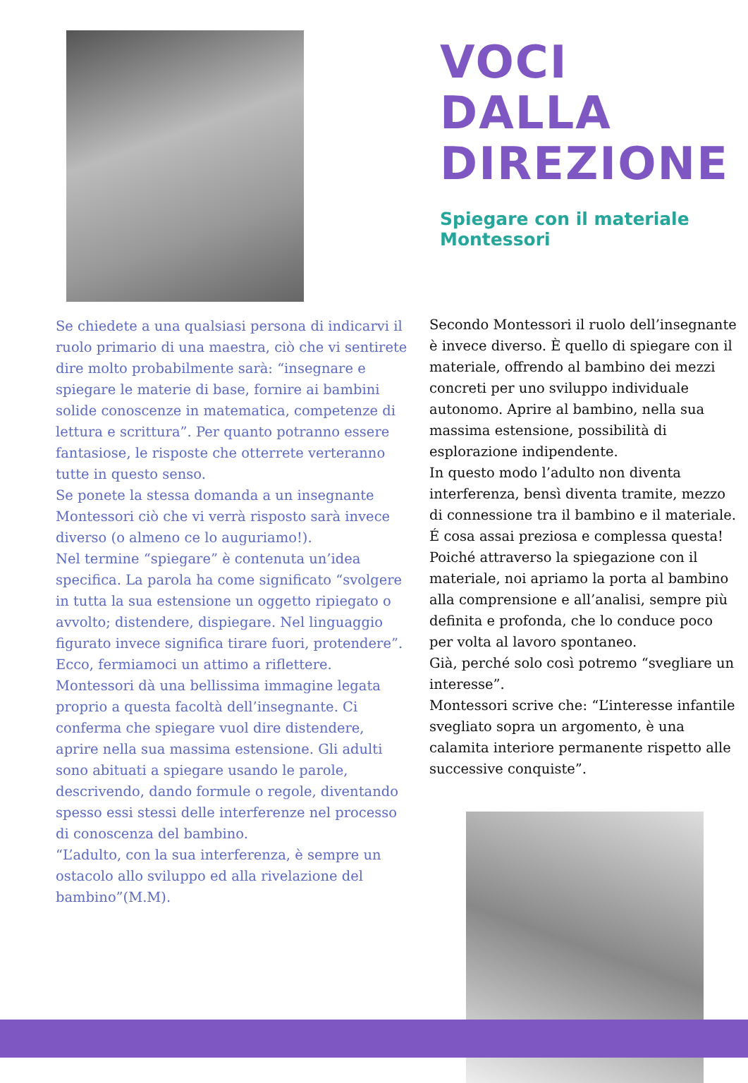Se chiedete a una qualsiasi persona di indicarvi il ruolo primario di una maestra, ciò che vi sentirete dire molto probabilmente sarà: “insegnare e spiegare le materie di base, fornire ai bambini solide conoscenze in matematica, competenze di lettura e scrittura”. Per quanto potranno essere fantasiose, le risposte che otterrete verteranno tutte in questo senso.
Se ponete la stessa domanda a un insegnante Montessori ciò che vi verrà risposto sarà invece diverso (o almeno ce lo auguriamo!).
Nel termine “spiegare” è contenuta un’idea specifica. La parola ha come significato “svolgere in tutta la sua estensione un oggetto ripiegato o avvolto; distendere, dispiegare. Nel linguaggio figurato invece significa tirare fuori, protendere”. Ecco, fermiamoci un attimo a riflettere.
Montessori dà una bellissima immagine legata proprio a questa facoltà dell’insegnante. Ci conferma che spiegare vuol dire distendere, aprire nella sua massima estensione. Gli adulti sono abituati a spiegare usando le parole, descrivendo, dando formule o regole, diventando spesso essi stessi delle interferenze nel processo di conoscenza del bambino.
“L’adulto, con la sua interferenza, è sempre un ostacolo allo sviluppo ed alla rivelazione del bambino”(M.M).
VOCI DALLA DIREZIONE
Spiegare con il materiale Montessori
Secondo Montessori il ruolo dell’insegnante è invece diverso. È quello di spiegare con il materiale, offrendo al bambino dei mezzi concreti per uno sviluppo individuale autonomo. Aprire al bambino, nella sua massima estensione, possibilità di esplorazione indipendente.
In questo modo l’adulto non diventa interferenza, bensì diventa tramite, mezzo di connessione tra il bambino e il materiale. É cosa assai preziosa e complessa questa! Poiché attraverso la spiegazione con il materiale, noi apriamo la porta al bambino alla comprensione e all’analisi, sempre più definita e profonda, che lo conduce poco per volta al lavoro spontaneo.
Già, perché solo così potremo “svegliare un interesse”.
Montessori scrive che: “L’interesse infantile svegliato sopra un argomento, è una calamita interiore permanente rispetto alle successive conquiste”.